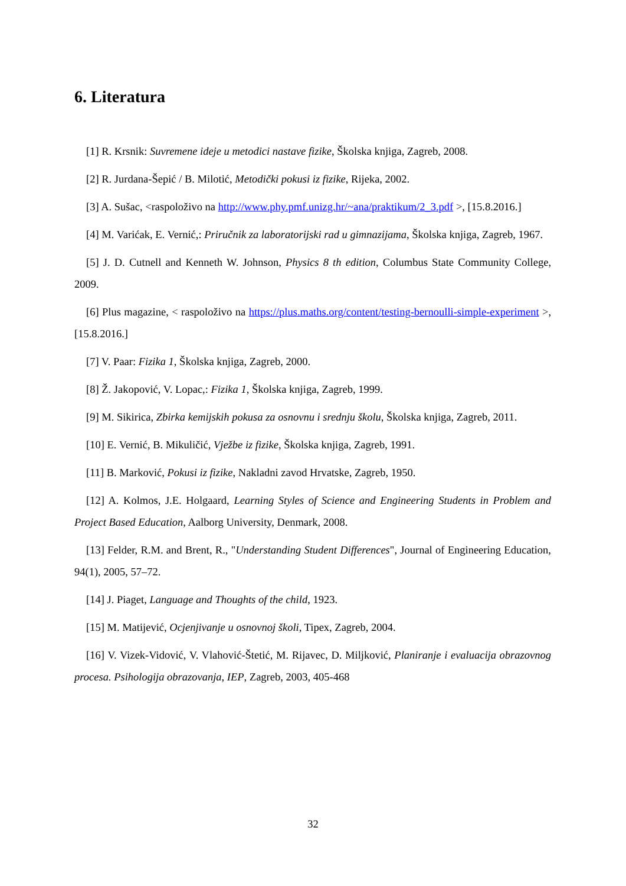6. Literatura
[1] R. Krsnik: Suvremene ideje u metodici nastave fizike, Školska knjiga, Zagreb, 2008.
[2] R. Jurdana-Šepić / B. Milotić, Metodički pokusi iz fizike, Rijeka, 2002.
[3] A. Sušac, <raspoloživo na http://www.phy.pmf.unizg.hr/~ana/praktikum/2_3.pdf >, [15.8.2016.]
[4] M. Varićak, E. Vernić,: Priručnik za laboratorijski rad u gimnazijama, Školska knjiga, Zagreb, 1967.
[5] J. D. Cutnell and Kenneth W. Johnson, Physics 8 th edition, Columbus State Community College, 2009.
[6] Plus magazine, < raspoloživo na https://plus.maths.org/content/testing-bernoulli-simple-experiment >, [15.8.2016.]
[7] V. Paar: Fizika 1, Školska knjiga, Zagreb, 2000.
[8] Ž. Jakopović, V. Lopac,: Fizika 1, Školska knjiga, Zagreb, 1999.
[9] M. Sikirica, Zbirka kemijskih pokusa za osnovnu i srednju školu, Školska knjiga, Zagreb, 2011.
[10] E. Vernić, B. Mikuličić, Vježbe iz fizike, Školska knjiga, Zagreb, 1991.
[11] B. Marković, Pokusi iz fizike, Nakladni zavod Hrvatske, Zagreb, 1950.
[12] A. Kolmos, J.E. Holgaard, Learning Styles of Science and Engineering Students in Problem and Project Based Education, Aalborg University, Denmark, 2008.
[13] Felder, R.M. and Brent, R., "Understanding Student Differences", Journal of Engineering Education, 94(1), 2005, 57–72.
[14] J. Piaget, Language and Thoughts of the child, 1923.
[15] M. Matijević, Ocjenjivanje u osnovnoj školi, Tipex, Zagreb, 2004.
[16] V. Vizek-Vidović, V. Vlahović-Štetić, M. Rijavec, D. Miljković, Planiranje i evaluacija obrazovnog procesa. Psihologija obrazovanja, IEP, Zagreb, 2003, 405-468
32